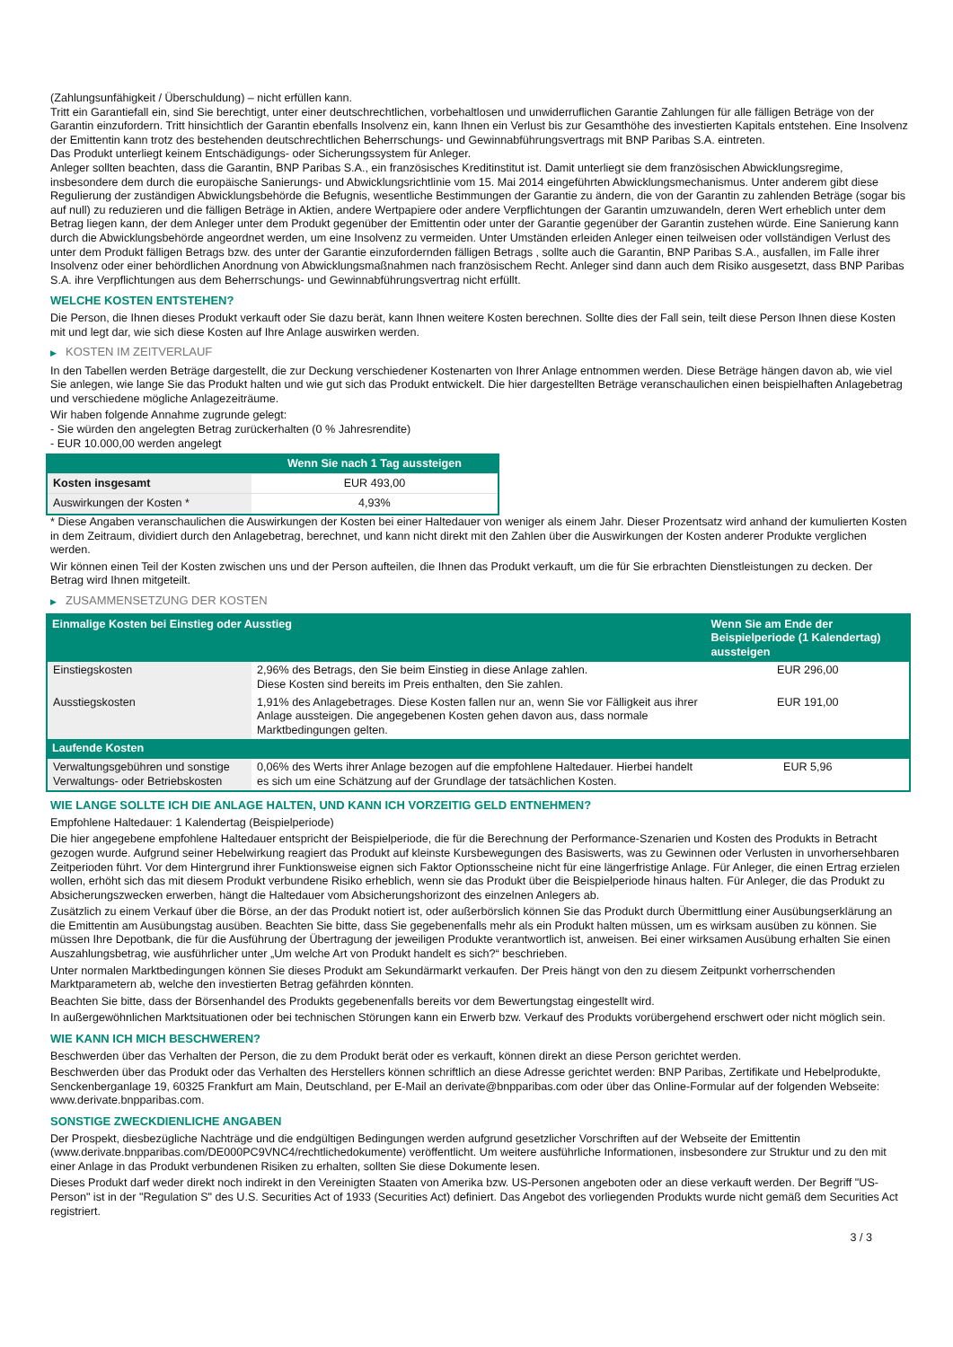(Zahlungsunfähigkeit / Überschuldung) – nicht erfüllen kann.
Tritt ein Garantiefall ein, sind Sie berechtigt, unter einer deutschrechtlichen, vorbehaltlosen und unwiderruflichen Garantie Zahlungen für alle fälligen Beträge von der Garantin einzufordern. Tritt hinsichtlich der Garantin ebenfalls Insolvenz ein, kann Ihnen ein Verlust bis zur Gesamthöhe des investierten Kapitals entstehen. Eine Insolvenz der Emittentin kann trotz des bestehenden deutschrechtlichen Beherrschungs- und Gewinnabführungsvertrags mit BNP Paribas S.A. eintreten.
Das Produkt unterliegt keinem Entschädigungs- oder Sicherungssystem für Anleger.
Anleger sollten beachten, dass die Garantin, BNP Paribas S.A., ein französisches Kreditinstitut ist. Damit unterliegt sie dem französischen Abwicklungsregime, insbesondere dem durch die europäische Sanierungs- und Abwicklungsrichtlinie vom 15. Mai 2014 eingeführten Abwicklungsmechanismus. Unter anderem gibt diese Regulierung der zuständigen Abwicklungsbehörde die Befugnis, wesentliche Bestimmungen der Garantie zu ändern, die von der Garantin zu zahlenden Beträge (sogar bis auf null) zu reduzieren und die fälligen Beträge in Aktien, andere Wertpapiere oder andere Verpflichtungen der Garantin umzuwandeln, deren Wert erheblich unter dem Betrag liegen kann, der dem Anleger unter dem Produkt gegenüber der Emittentin oder unter der Garantie gegenüber der Garantin zustehen würde. Eine Sanierung kann durch die Abwicklungsbehörde angeordnet werden, um eine Insolvenz zu vermeiden. Unter Umständen erleiden Anleger einen teilweisen oder vollständigen Verlust des unter dem Produkt fälligen Betrags bzw. des unter der Garantie einzufordernden fälligen Betrags , sollte auch die Garantin, BNP Paribas S.A., ausfallen, im Falle ihrer Insolvenz oder einer behördlichen Anordnung von Abwicklungsmaßnahmen nach französischem Recht. Anleger sind dann auch dem Risiko ausgesetzt, dass BNP Paribas S.A. ihre Verpflichtungen aus dem Beherrschungs- und Gewinnabführungsvertrag nicht erfüllt.
WELCHE KOSTEN ENTSTEHEN?
Die Person, die Ihnen dieses Produkt verkauft oder Sie dazu berät, kann Ihnen weitere Kosten berechnen. Sollte dies der Fall sein, teilt diese Person Ihnen diese Kosten mit und legt dar, wie sich diese Kosten auf Ihre Anlage auswirken werden.
▶ KOSTEN IM ZEITVERLAUF
In den Tabellen werden Beträge dargestellt, die zur Deckung verschiedener Kostenarten von Ihrer Anlage entnommen werden. Diese Beträge hängen davon ab, wie viel Sie anlegen, wie lange Sie das Produkt halten und wie gut sich das Produkt entwickelt. Die hier dargestellten Beträge veranschaulichen einen beispielhaften Anlagebetrag und verschiedene mögliche Anlagezeiträume.
Wir haben folgende Annahme zugrunde gelegt:
- Sie würden den angelegten Betrag zurückerhalten (0 % Jahresrendite)
- EUR 10.000,00 werden angelegt
| | Wenn Sie nach 1 Tag aussteigen |
| --- | --- |
| Kosten insgesamt | EUR 493,00 |
| Auswirkungen der Kosten * | 4,93% |
* Diese Angaben veranschaulichen die Auswirkungen der Kosten bei einer Haltedauer von weniger als einem Jahr. Dieser Prozentsatz wird anhand der kumulierten Kosten in dem Zeitraum, dividiert durch den Anlagebetrag, berechnet, und kann nicht direkt mit den Zahlen über die Auswirkungen der Kosten anderer Produkte verglichen werden.
Wir können einen Teil der Kosten zwischen uns und der Person aufteilen, die Ihnen das Produkt verkauft, um die für Sie erbrachten Dienstleistungen zu decken. Der Betrag wird Ihnen mitgeteilt.
▶ ZUSAMMENSETZUNG DER KOSTEN
| Einmalige Kosten bei Einstieg oder Ausstieg | | Wenn Sie am Ende der Beispielperiode (1 Kalendertag) aussteigen |
| --- | --- | --- |
| Einstiegskosten | 2,96% des Betrags, den Sie beim Einstieg in diese Anlage zahlen. Diese Kosten sind bereits im Preis enthalten, den Sie zahlen. | EUR 296,00 |
| Ausstiegskosten | 1,91% des Anlagebetrages. Diese Kosten fallen nur an, wenn Sie vor Fälligkeit aus ihrer Anlage aussteigen. Die angegebenen Kosten gehen davon aus, dass normale Marktbedingungen gelten. | EUR 191,00 |
| Laufende Kosten | | |
| Verwaltungsgebühren und sonstige Verwaltungs- oder Betriebskosten | 0,06% des Werts ihrer Anlage bezogen auf die empfohlene Haltedauer. Hierbei handelt es sich um eine Schätzung auf der Grundlage der tatsächlichen Kosten. | EUR 5,96 |
WIE LANGE SOLLTE ICH DIE ANLAGE HALTEN, UND KANN ICH VORZEITIG GELD ENTNEHMEN?
Empfohlene Haltedauer: 1 Kalendertag (Beispielperiode)
Die hier angegebene empfohlene Haltedauer entspricht der Beispielperiode, die für die Berechnung der Performance-Szenarien und Kosten des Produkts in Betracht gezogen wurde. Aufgrund seiner Hebelwirkung reagiert das Produkt auf kleinste Kursbewegungen des Basiswerts, was zu Gewinnen oder Verlusten in unvorhersehbaren Zeitperioden führt. Vor dem Hintergrund ihrer Funktionsweise eignen sich Faktor Optionsscheine nicht für eine längerfristige Anlage. Für Anleger, die einen Ertrag erzielen wollen, erhöht sich das mit diesem Produkt verbundene Risiko erheblich, wenn sie das Produkt über die Beispielperiode hinaus halten. Für Anleger, die das Produkt zu Absicherungszwecken erwerben, hängt die Haltedauer vom Absicherungshorizont des einzelnen Anlegers ab.
Zusätzlich zu einem Verkauf über die Börse, an der das Produkt notiert ist, oder außerbörslich können Sie das Produkt durch Übermittlung einer Ausübungserklärung an die Emittentin am Ausübungstag ausüben. Beachten Sie bitte, dass Sie gegebenenfalls mehr als ein Produkt halten müssen, um es wirksam ausüben zu können. Sie müssen Ihre Depotbank, die für die Ausführung der Übertragung der jeweiligen Produkte verantwortlich ist, anweisen. Bei einer wirksamen Ausübung erhalten Sie einen Auszahlungsbetrag, wie ausführlicher unter „Um welche Art von Produkt handelt es sich?“ beschrieben.
Unter normalen Marktbedingungen können Sie dieses Produkt am Sekundärmarkt verkaufen. Der Preis hängt von den zu diesem Zeitpunkt vorherrschenden Marktparametern ab, welche den investierten Betrag gefährden könnten.
Beachten Sie bitte, dass der Börsenhandel des Produkts gegebenenfalls bereits vor dem Bewertungstag eingestellt wird.
In außergewöhnlichen Marktsituationen oder bei technischen Störungen kann ein Erwerb bzw. Verkauf des Produkts vorübergehend erschwert oder nicht möglich sein.
WIE KANN ICH MICH BESCHWEREN?
Beschwerden über das Verhalten der Person, die zu dem Produkt berät oder es verkauft, können direkt an diese Person gerichtet werden.
Beschwerden über das Produkt oder das Verhalten des Herstellers können schriftlich an diese Adresse gerichtet werden: BNP Paribas, Zertifikate und Hebelprodukte, Senckenberganlage 19, 60325 Frankfurt am Main, Deutschland, per E-Mail an derivate@bnpparibas.com oder über das Online-Formular auf der folgenden Webseite: www.derivate.bnpparibas.com.
SONSTIGE ZWECKDIENLICHE ANGABEN
Der Prospekt, diesbezügliche Nachträge und die endgültigen Bedingungen werden aufgrund gesetzlicher Vorschriften auf der Webseite der Emittentin (www.derivate.bnpparibas.com/DE000PC9VNC4/rechtlichedokumente) veröffentlicht. Um weitere ausführliche Informationen, insbesondere zur Struktur und zu den mit einer Anlage in das Produkt verbundenen Risiken zu erhalten, sollten Sie diese Dokumente lesen.
Dieses Produkt darf weder direkt noch indirekt in den Vereinigten Staaten von Amerika bzw. US-Personen angeboten oder an diese verkauft werden. Der Begriff "US-Person" ist in der "Regulation S" des U.S. Securities Act of 1933 (Securities Act) definiert. Das Angebot des vorliegenden Produkts wurde nicht gemäß dem Securities Act registriert.
3 / 3